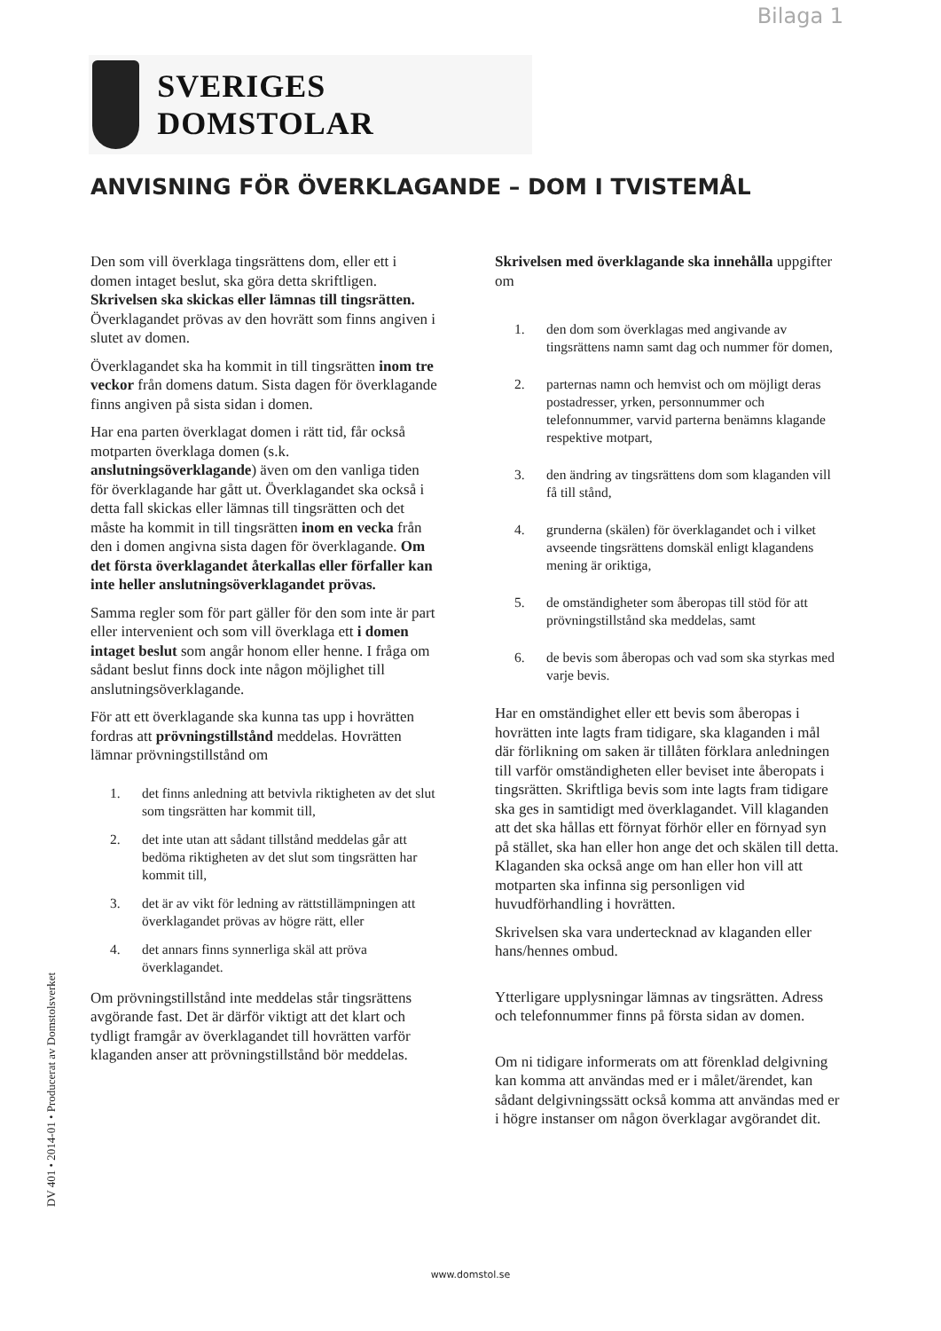Bilaga 1
SVERIGES DOMSTOLAR
ANVISNING FÖR ÖVERKLAGANDE – DOM I TVISTEMÅL
Den som vill överklaga tingsrättens dom, eller ett i domen intaget beslut, ska göra detta skriftligen. Skrivelsen ska skickas eller lämnas till tingsrätten. Överklagandet prövas av den hovrätt som finns angiven i slutet av domen.
Överklagandet ska ha kommit in till tingsrätten inom tre veckor från domens datum. Sista dagen för överklagande finns angiven på sista sidan i domen.
Har ena parten överklagat domen i rätt tid, får också motparten överklaga domen (s.k. anslutningsöverklagande) även om den vanliga tiden för överklagande har gått ut. Överklagandet ska också i detta fall skickas eller lämnas till tingsrätten och det måste ha kommit in till tingsrätten inom en vecka från den i domen angivna sista dagen för överklagande. Om det första överklagandet återkallas eller förfaller kan inte heller anslutningsöverklagandet prövas.
Samma regler som för part gäller för den som inte är part eller intervenient och som vill överklaga ett i domen intaget beslut som angår honom eller henne. I fråga om sådant beslut finns dock inte någon möjlighet till anslutningsöverklagande.
För att ett överklagande ska kunna tas upp i hovrätten fordras att prövningstillstånd meddelas. Hovrätten lämnar prövningstillstånd om
1. det finns anledning att betvivla riktigheten av det slut som tingsrätten har kommit till,
2. det inte utan att sådant tillstånd meddelas går att bedöma riktigheten av det slut som tingsrätten har kommit till,
3. det är av vikt för ledning av rättstillämpningen att överklagandet prövas av högre rätt, eller
4. det annars finns synnerliga skäl att pröva överklagandet.
Om prövningstillstånd inte meddelas står tingsrättens avgörande fast. Det är därför viktigt att det klart och tydligt framgår av överklagandet till hovrätten varför klaganden anser att prövningstillstånd bör meddelas.
Skrivelsen med överklagande ska innehålla uppgifter om
1. den dom som överklagas med angivande av tingsrättens namn samt dag och nummer för domen,
2. parternas namn och hemvist och om möjligt deras postadresser, yrken, personnummer och telefonnummer, varvid parterna benämns klagande respektive motpart,
3. den ändring av tingsrättens dom som klaganden vill få till stånd,
4. grunderna (skälen) för överklagandet och i vilket avseende tingsrättens domskäl enligt klagandens mening är oriktiga,
5. de omständigheter som åberopas till stöd för att prövningstillstånd ska meddelas, samt
6. de bevis som åberopas och vad som ska styrkas med varje bevis.
Har en omständighet eller ett bevis som åberopas i hovrätten inte lagts fram tidigare, ska klaganden i mål där förlikning om saken är tillåten förklara anledningen till varför omständigheten eller beviset inte åberopats i tingsrätten. Skriftliga bevis som inte lagts fram tidigare ska ges in samtidigt med överklagandet. Vill klaganden att det ska hållas ett förnyat förhör eller en förnyad syn på stället, ska han eller hon ange det och skälen till detta. Klaganden ska också ange om han eller hon vill att motparten ska infinna sig personligen vid huvudförhandling i hovrätten.
Skrivelsen ska vara undertecknad av klaganden eller hans/hennes ombud.
Ytterligare upplysningar lämnas av tingsrätten. Adress och telefonnummer finns på första sidan av domen.
Om ni tidigare informerats om att förenklad delgivning kan komma att användas med er i målet/ärendet, kan sådant delgivningssätt också komma att användas med er i högre instanser om någon överklagar avgörandet dit.
DV 401 • 2014-01 • Producerat av Domstolsverket
www.domstol.se